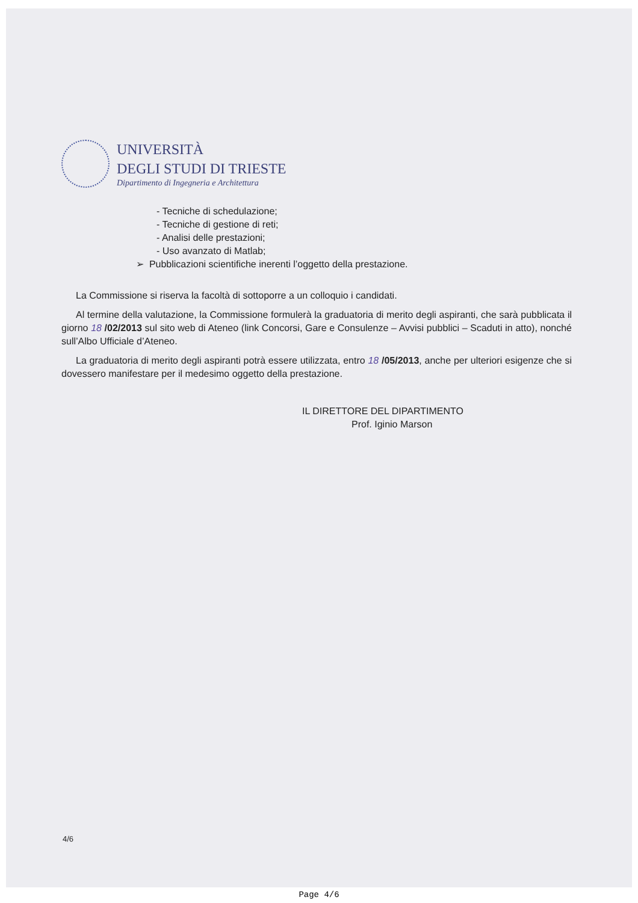UNIVERSITÀ
DEGLI STUDI DI TRIESTE
Dipartimento di Ingegneria e Architettura
- Tecniche di schedulazione;
- Tecniche di gestione di reti;
- Analisi delle prestazioni;
- Uso avanzato di Matlab;
➢ Pubblicazioni scientifiche inerenti l’oggetto della prestazione.
La Commissione si riserva la facoltà di sottoporre a un colloquio i candidati.
Al termine della valutazione, la Commissione formulerà la graduatoria di merito degli aspiranti, che sarà pubblicata il giorno 18 /02/2013 sul sito web di Ateneo (link Concorsi, Gare e Consulenze – Avvisi pubblici – Scaduti in atto), nonché sull’Albo Ufficiale d’Ateneo.
La graduatoria di merito degli aspiranti potrà essere utilizzata, entro 18 /05/2013, anche per ulteriori esigenze che si dovessero manifestare per il medesimo oggetto della prestazione.
IL DIRETTORE DEL DIPARTIMENTO
Prof. Iginio Marson
4/6
Page 4/6